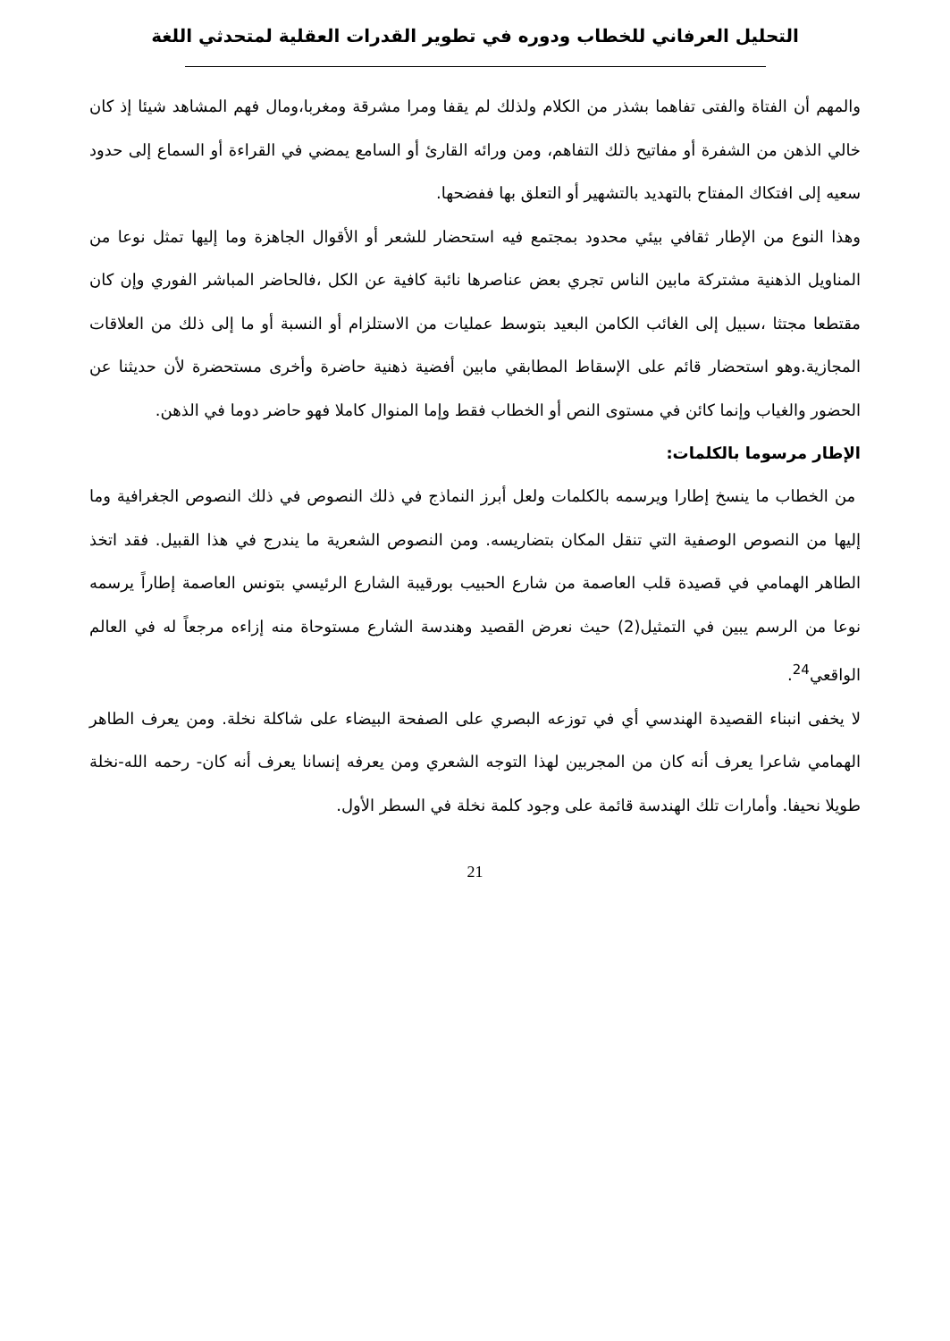التحليل العرفاني للخطاب ودوره في تطوير القدرات العقلية لمتحدثي اللغة
والمهم أن الفتاة والفتى تفاهما بشذر من الكلام ولذلك لم يقفا ومرا مشرقة ومغربا،ومال فهم المشاهد شيئا إذ كان خالي الذهن من الشفرة أو مفاتيح ذلك التفاهم، ومن ورائه القارئ أو السامع يمضي في القراءة أو السماع إلى حدود سعيه إلى افتكاك المفتاح بالتهديد بالتشهير أو التعلق بها ففضحها.
وهذا النوع من الإطار ثقافي بيئي محدود بمجتمع فيه استحضار للشعر أو الأقوال الجاهزة وما إليها تمثل نوعا من المناويل الذهنية مشتركة مابين الناس تجري بعض عناصرها نائبة كافية عن الكل ،فالحاضر المباشر الفوري وإن كان مقتطعا مجتثا ،سبيل إلى الغائب الكامن البعيد بتوسط عمليات من الاستلزام أو النسبة أو ما إلى ذلك من العلاقات المجازية.وهو استحضار قائم على الإسقاط المطابقي مابين أفضية ذهنية حاضرة وأخرى مستحضرة لأن حديثنا عن الحضور والغياب وإنما كائن في مستوى النص أو الخطاب فقط وإما المنوال كاملا فهو حاضر دوما في الذهن.
الإطار مرسوما بالكلمات:
من الخطاب ما ينسخ إطارا ويرسمه بالكلمات ولعل أبرز النماذج في ذلك النصوص في ذلك النصوص الجغرافية وما إليها من النصوص الوصفية التي تنقل المكان بتضاريسه. ومن النصوص الشعرية ما يندرج في هذا القبيل. فقد اتخذ الطاهر الهمامي في قصيدة قلب العاصمة من شارع الحبيب بورقيبة الشارع الرئيسي بتونس العاصمة إطاراً يرسمه نوعا من الرسم يبين في التمثيل(2) حيث نعرض القصيد وهندسة الشارع مستوحاة منه إزاءه مرجعاً له في العالم الواقعي<sup>24</sup>.
لا يخفى انبناء القصيدة الهندسي أي في توزعه البصري على الصفحة البيضاء على شاكلة نخلة. ومن يعرف الطاهر الهمامي شاعرا يعرف أنه كان من المجربين لهذا التوجه الشعري ومن يعرفه إنسانا يعرف أنه كان- رحمه الله-نخلة طويلا نحيفا. وأمارات تلك الهندسة قائمة على وجود كلمة نخلة في السطر الأول.
21